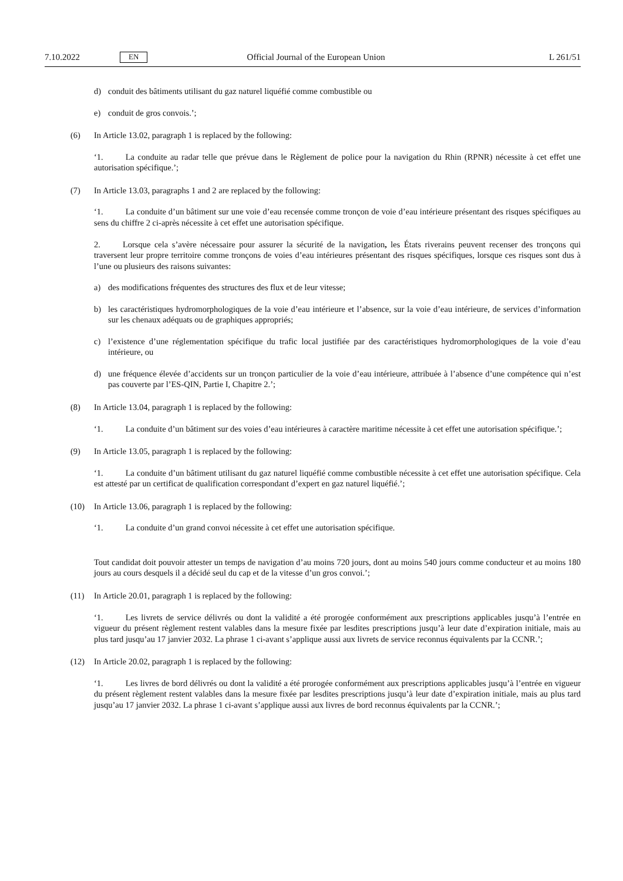7.10.2022 EN Official Journal of the European Union L 261/51
d) conduit des bâtiments utilisant du gaz naturel liquéfié comme combustible ou
e) conduit de gros convois.’;
(6) In Article 13.02, paragraph 1 is replaced by the following:
‘1. La conduite au radar telle que prévue dans le Règlement de police pour la navigation du Rhin (RPNR) nécessite à cet effet une autorisation spécifique.’;
(7) In Article 13.03, paragraphs 1 and 2 are replaced by the following:
‘1. La conduite d’un bâtiment sur une voie d’eau recensée comme tronçon de voie d’eau intérieure présentant des risques spécifiques au sens du chiffre 2 ci-après nécessite à cet effet une autorisation spécifique.
2. Lorsque cela s’avère nécessaire pour assurer la sécurité de la navigation, les États riverains peuvent recenser des tronçons qui traversent leur propre territoire comme tronçons de voies d’eau intérieures présentant des risques spécifiques, lorsque ces risques sont dus à l’une ou plusieurs des raisons suivantes:
a) des modifications fréquentes des structures des flux et de leur vitesse;
b) les caractéristiques hydromorphologiques de la voie d’eau intérieure et l’absence, sur la voie d’eau intérieure, de services d’information sur les chenaux adéquats ou de graphiques appropriés;
c) l’existence d’une réglementation spécifique du trafic local justifiée par des caractéristiques hydromorphologiques de la voie d’eau intérieure, ou
d) une fréquence élevée d’accidents sur un tronçon particulier de la voie d’eau intérieure, attribuée à l’absence d’une compétence qui n’est pas couverte par l’ES-QIN, Partie I, Chapitre 2.’;
(8) In Article 13.04, paragraph 1 is replaced by the following:
‘1. La conduite d’un bâtiment sur des voies d’eau intérieures à caractère maritime nécessite à cet effet une autorisation spécifique.’;
(9) In Article 13.05, paragraph 1 is replaced by the following:
‘1. La conduite d’un bâtiment utilisant du gaz naturel liquéfié comme combustible nécessite à cet effet une autorisation spécifique. Cela est attesté par un certificat de qualification correspondant d’expert en gaz naturel liquéfié.’;
(10) In Article 13.06, paragraph 1 is replaced by the following:
‘1. La conduite d’un grand convoi nécessite à cet effet une autorisation spécifique.
Tout candidat doit pouvoir attester un temps de navigation d’au moins 720 jours, dont au moins 540 jours comme conducteur et au moins 180 jours au cours desquels il a décidé seul du cap et de la vitesse d’un gros convoi.’;
(11) In Article 20.01, paragraph 1 is replaced by the following:
‘1. Les livrets de service délivrés ou dont la validité a été prorogée conformément aux prescriptions applicables jusqu’à l’entrée en vigueur du présent règlement restent valables dans la mesure fixée par lesdites prescriptions jusqu’à leur date d’expiration initiale, mais au plus tard jusqu’au 17 janvier 2032. La phrase 1 ci-avant s’applique aussi aux livrets de service reconnus équivalents par la CCNR.’;
(12) In Article 20.02, paragraph 1 is replaced by the following:
‘1. Les livres de bord délivrés ou dont la validité a été prorogée conformément aux prescriptions applicables jusqu’à l’entrée en vigueur du présent règlement restent valables dans la mesure fixée par lesdites prescriptions jusqu’à leur date d’expiration initiale, mais au plus tard jusqu’au 17 janvier 2032. La phrase 1 ci-avant s’applique aussi aux livres de bord reconnus équivalents par la CCNR.’;